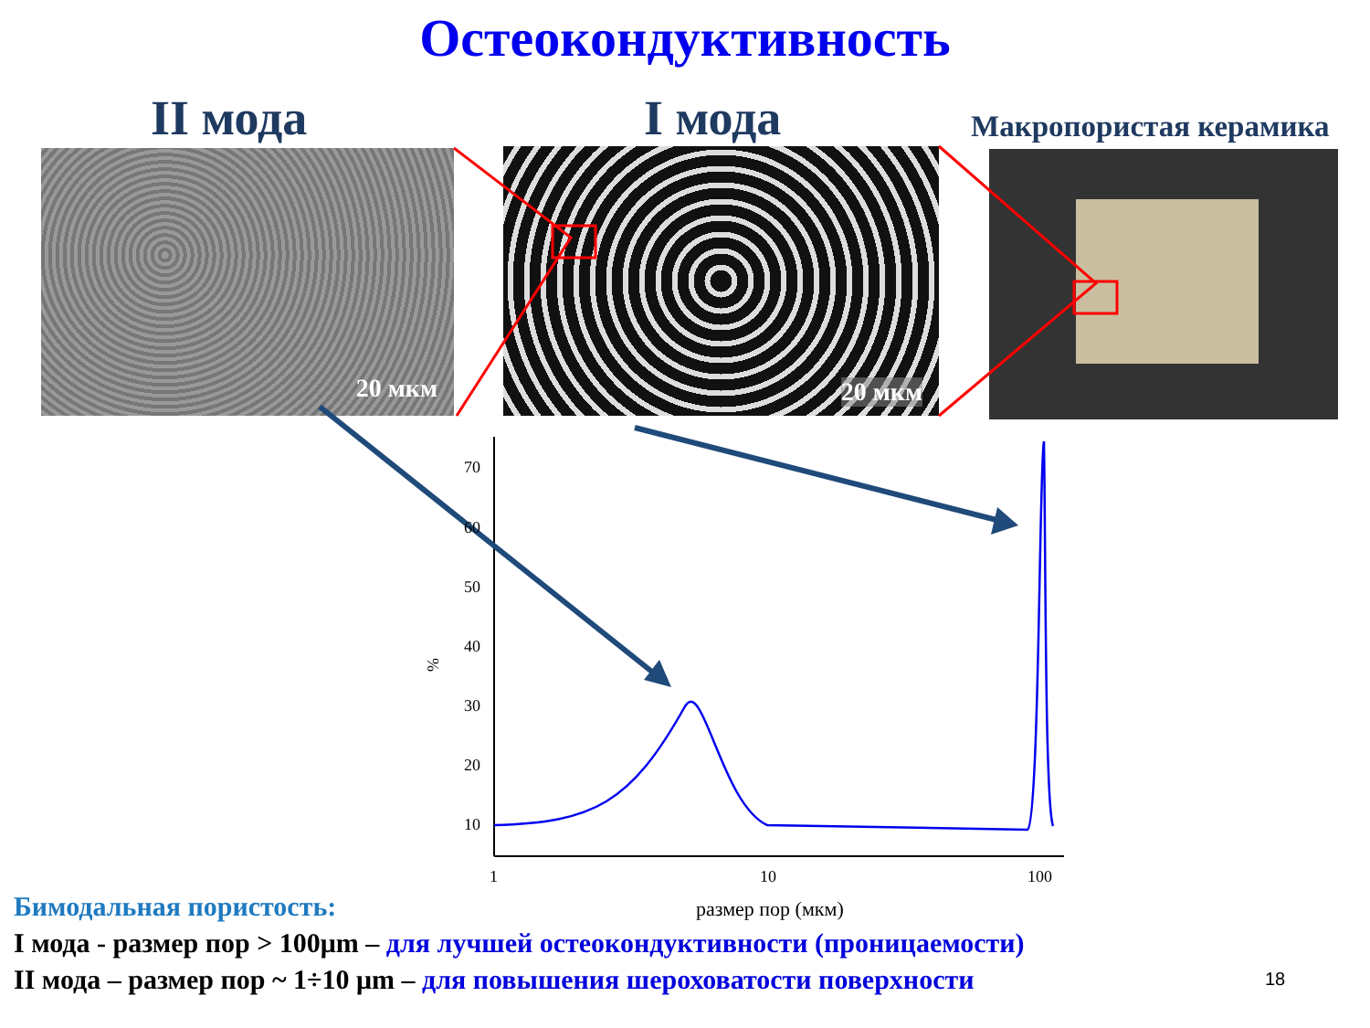Остеокондуктивность
II мода I мода Макропористая керамика
20 мкм 20 мкм
70
60
50
40
30
20
10
1
10
100
%
размер пор (мкм)
Бимодальная пористость:
I мода - размер пор > 100μm – для лучшей остеокондуктивности (проницаемости)
II мода – размер пор ~ 1÷10 μm – для повышения шероховатости поверхности
18